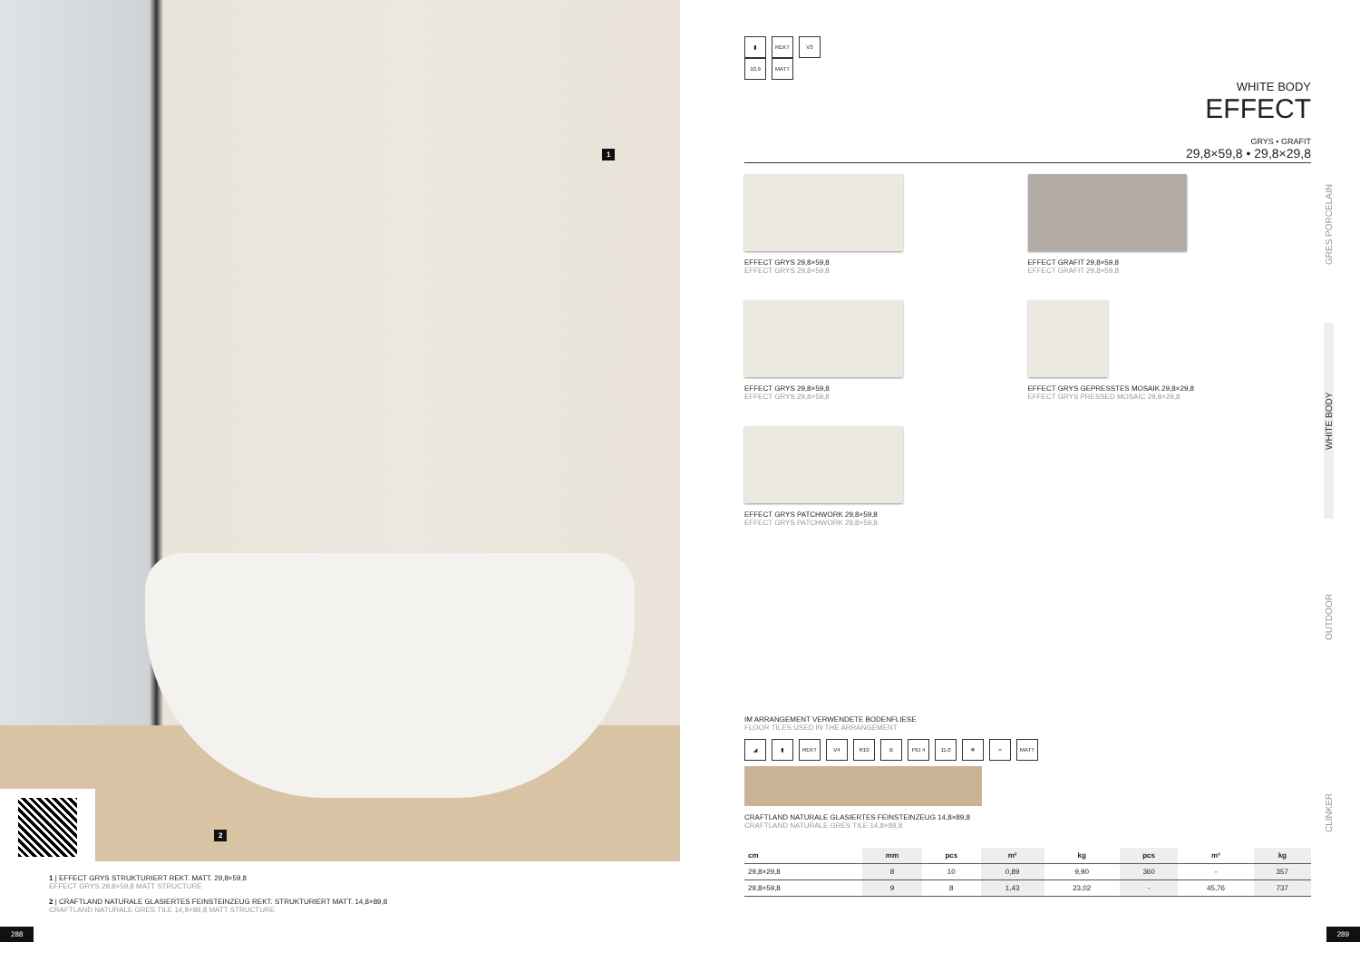1
2
1 | EFFECT GRYS STRUKTURIERT REKT. MATT. 29,8×59,8
EFFECT GRYS 29,8×59,8 MATT STRUCTURE
2 | CRAFTLAND NATURALE GLASIERTES FEINSTEINZEUG REKT. STRUKTURIERT MATT. 14,8×89,8
CRAFTLAND NATURALE GRES TILE 14,8×89,8 MATT STRUCTURE
288
▮ REKT V3
10,9 MATT
WHITE BODY
EFFECT
GRYS • GRAFIT
29,8×59,8 • 29,8×29,8
EFFECT GRYS 29,8×59,8
EFFECT GRYS 29,8×59,8
EFFECT GRAFIT 29,8×59,8
EFFECT GRAFIT 29,8×59,8
EFFECT GRYS 29,8×59,8
EFFECT GRYS 29,8×59,8
EFFECT GRYS GEPRESSTES MOSAIK 29,8×29,8
EFFECT GRYS PRESSED MOSAIC 29,8×29,8
EFFECT GRYS PATCHWORK 29,8×59,8
EFFECT GRYS PATCHWORK 29,8×59,8
IM ARRANGEMENT VERWENDETE BODENFLIESE
FLOOR TILES USED IN THE ARRANGEMENT
◢ ▮ REKT V4 R10 B PEI 4 11,0 ❄ ≈ MATT
CRAFTLAND NATURALE GLASIERTES FEINSTEINZEUG 14,8×89,8
CRAFTLAND NATURALE GRES TILE 14,8×89,8
| cm | mm | pcs | m² | kg | pcs | m² | kg |
| --- | --- | --- | --- | --- | --- | --- | --- |
| 29,8×29,8 | 8 | 10 | 0,89 | 9,90 | 360 | - | 357 |
| 29,8×59,8 | 9 | 8 | 1,43 | 23,02 | - | 45,76 | 737 |
GRES PORCELAIN
WHITE BODY
OUTDOOR
CLINKER
289